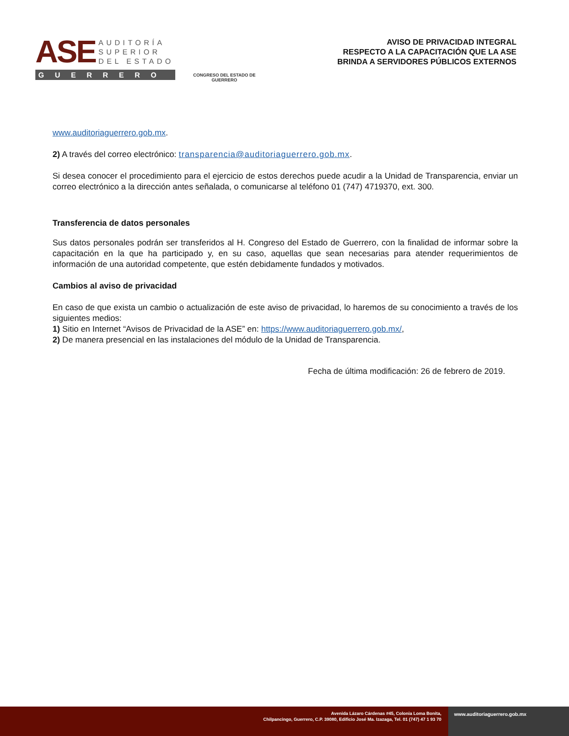ASE
AUDITORÍA
SUPERIOR
DEL ESTADO
GUERRERO
CONGRESO DEL ESTADO DE GUERRERO
AVISO DE PRIVACIDAD INTEGRAL
RESPECTO A LA CAPACITACIÓN QUE LA ASE
BRINDA A SERVIDORES PÚBLICOS EXTERNOS
www.auditoriaguerrero.gob.mx.
2) A través del correo electrónico: transparencia@auditoriaguerrero.gob.mx.
Si desea conocer el procedimiento para el ejercicio de estos derechos puede acudir a la Unidad de Transparencia, enviar un correo electrónico a la dirección antes señalada, o comunicarse al teléfono 01 (747) 4719370, ext. 300.
Transferencia de datos personales
Sus datos personales podrán ser transferidos al H. Congreso del Estado de Guerrero, con la finalidad de informar sobre la capacitación en la que ha participado y, en su caso, aquellas que sean necesarias para atender requerimientos de información de una autoridad competente, que estén debidamente fundados y motivados.
Cambios al aviso de privacidad
En caso de que exista un cambio o actualización de este aviso de privacidad, lo haremos de su conocimiento a través de los siguientes medios:
1) Sitio en Internet “Avisos de Privacidad de la ASE” en: https://www.auditoriaguerrero.gob.mx/,
2) De manera presencial en las instalaciones del módulo de la Unidad de Transparencia.
Fecha de última modificación: 26 de febrero de 2019.
Avenida Lázaro Cárdenas #45, Colonia Loma Bonita,
Chilpancingo, Guerrero, C.P. 39080, Edificio José Ma. Izazaga, Tel. 01 (747) 47 1 93 70
www.auditoriaguerrero.gob.mx